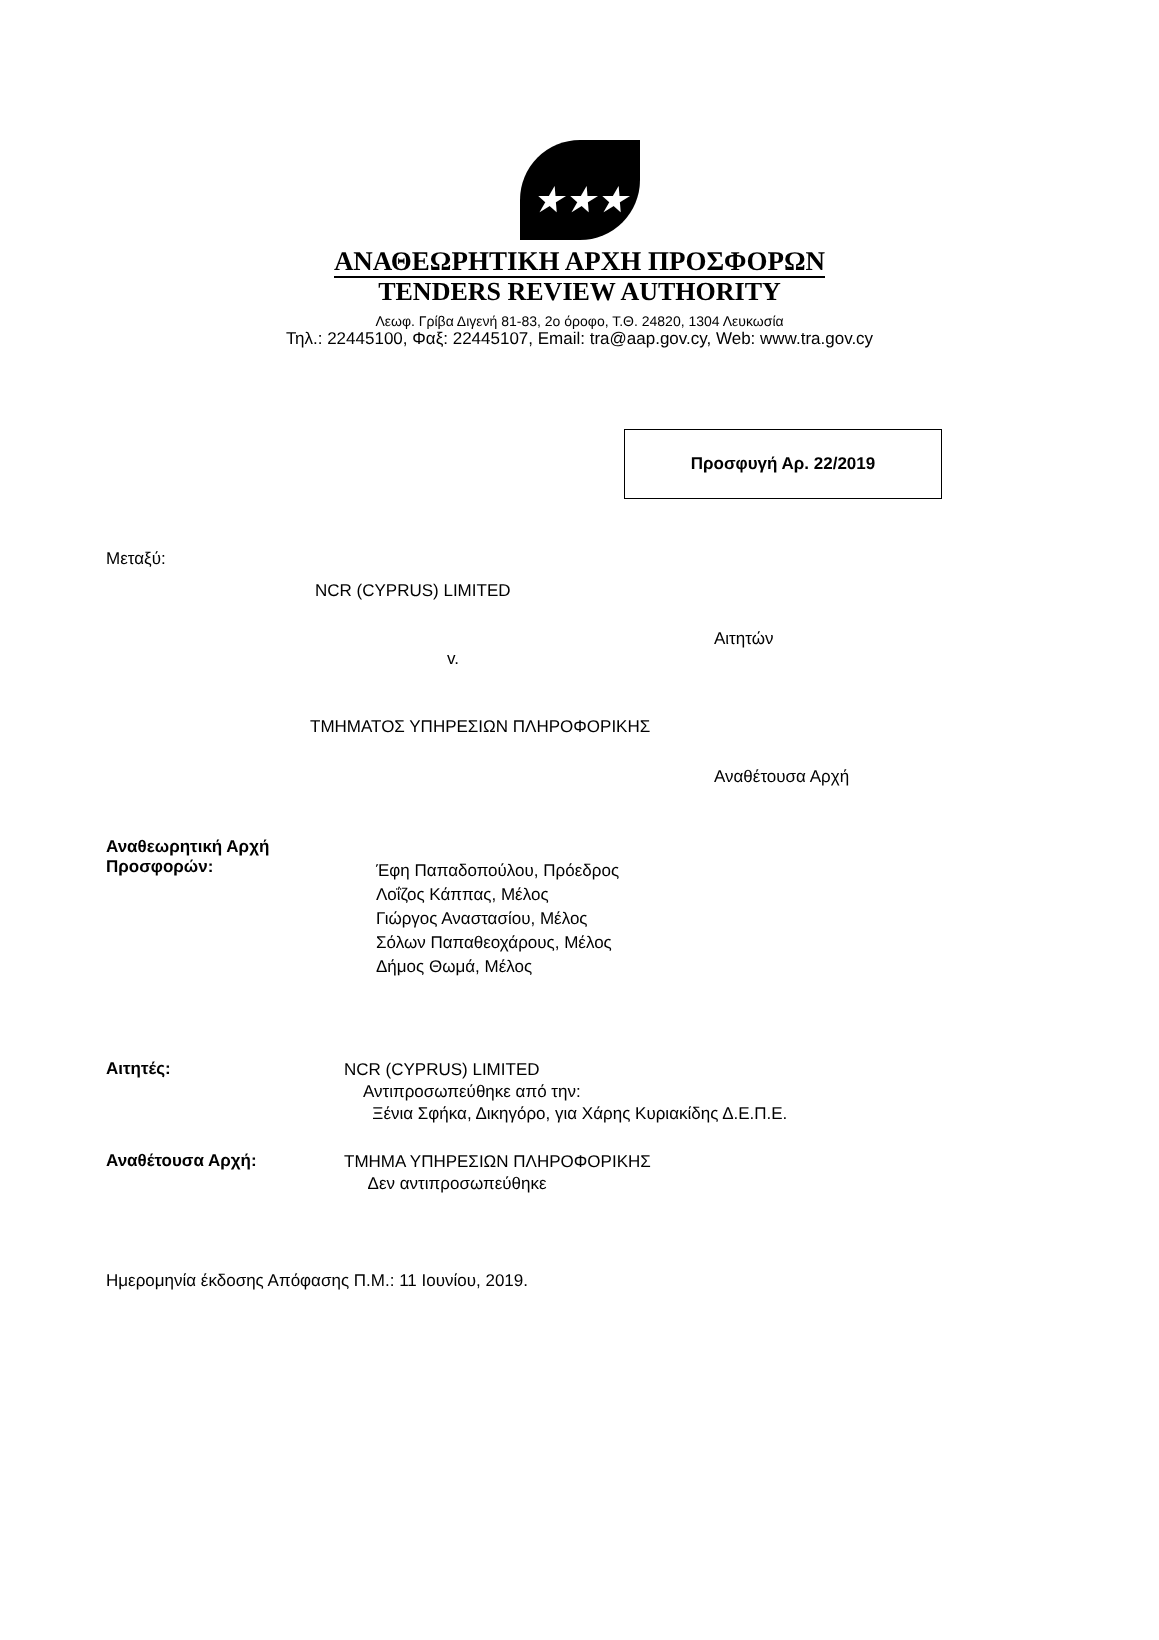★★★
ΑΝΑΘΕΩΡΗΤΙΚΗ ΑΡΧΗ ΠΡΟΣΦΟΡΩΝ
TENDERS REVIEW AUTHORITY
Λεωφ. Γρίβα Διγενή 81-83, 2ο όροφο, Τ.Θ. 24820, 1304 Λευκωσία
Τηλ.: 22445100, Φαξ: 22445107, Email: tra@aap.gov.cy, Web: www.tra.gov.cy
Προσφυγή Αρ. 22/2019
Μεταξύ:
NCR (CYPRUS) LIMITED
Αιτητών
v.
ΤΜΗΜΑΤΟΣ ΥΠΗΡΕΣΙΩΝ ΠΛΗΡΟΦΟΡΙΚΗΣ
Αναθέτουσα Αρχή
Αναθεωρητική Αρχή
Προσφορών:
Έφη Παπαδοπούλου, Πρόεδρος
Λοΐζος Κάππας, Μέλος
Γιώργος Αναστασίου, Μέλος
Σόλων Παπαθεοχάρους, Μέλος
Δήμος Θωμά, Μέλος
Αιτητές:
NCR (CYPRUS) LIMITED
Αντιπροσωπεύθηκε από την:
Ξένια Σφήκα, Δικηγόρο, για Χάρης Κυριακίδης Δ.Ε.Π.Ε.
Αναθέτουσα Αρχή:
ΤΜΗΜΑ ΥΠΗΡΕΣΙΩΝ ΠΛΗΡΟΦΟΡΙΚΗΣ
Δεν αντιπροσωπεύθηκε
Ημερομηνία έκδοσης Απόφασης Π.Μ.: 11 Ιουνίου, 2019.